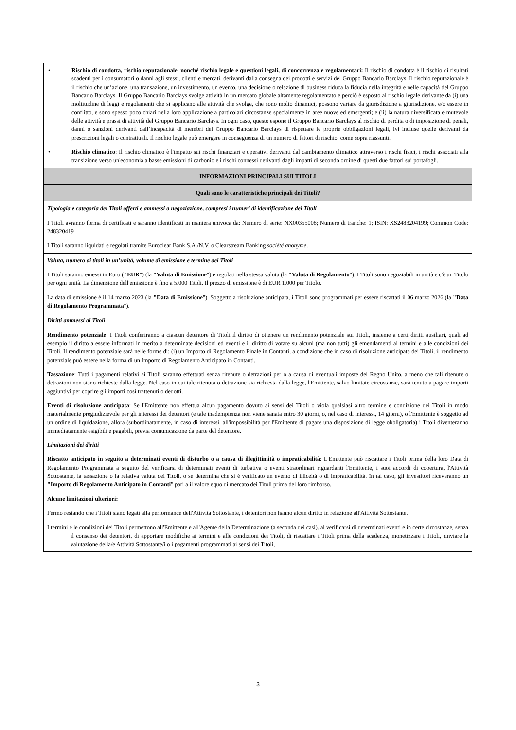| • Rischio di condotta, rischio reputazionale, nonché rischio legale e questioni legali, di concorrenza e regolamentari: Il rischio di condotta è il rischio di risultati scadenti per i consumatori o danni agli stessi, clienti e mercati, derivanti dalla consegna dei prodotti e servizi del Gruppo Bancario Barclays. Il rischio reputazionale è il rischio che un’azione, una transazione, un investimento, un evento, una decisione o relazione di business riduca la fiducia nella integrità e nelle capacità del Gruppo Bancario Barclays. Il Gruppo Bancario Barclays svolge attività in un mercato globale altamente regolamentato e perciò è esposto al rischio legale derivante da (i) una moltitudine di leggi e regolamenti che si applicano alle attività che svolge, che sono molto dinamici, possono variare da giurisdizione a giurisdizione, e/o essere in conflitto, e sono spesso poco chiari nella loro applicazione a particolari circostanze specialmente in aree nuove ed emergenti; e (ii) la natura diversificata e mutevole delle attività e prassi di attività del Gruppo Bancario Barclays. In ogni caso, questo espone il Gruppo Bancario Barclays al rischio di perdita o di imposizione di penali, danni o sanzioni derivanti dall’incapacità di membri del Gruppo Bancario Barclays di rispettare le proprie obbligazioni legali, ivi incluse quelle derivanti da prescrizioni legali o contrattuali. Il rischio legale può emergere in conseguenza di un numero di fattori di rischio, come sopra riassunti. • Rischio climatico : Il rischio climatico è l'impatto sui rischi finanziari e operativi derivanti dal cambiamento climatico attraverso i rischi fisici, i rischi associati alla transizione verso un'economia a basse emissioni di carbonio e i rischi connessi derivanti dagli impatti di secondo ordine di questi due fattori sui portafogli. |
| INFORMAZIONI PRINCIPALI SUI TITOLI |
| Quali sono le caratteristiche principali dei Titoli? |
| Tipologia e categoria dei Titoli offerti e ammessi a negoziazione, compresi i numeri di identificazione dei Titoli I Titoli avranno forma di certificati e saranno identificati in maniera univoca da: Numero di serie: NX00355008; Numero di tranche: 1; ISIN: XS2483204199; Common Code: 248320419 I Titoli saranno liquidati e regolati tramite Euroclear Bank S.A./N.V. o Clearstream Banking société anonyme . |
| Valuta, numero di titoli in un’unità, volume di emissione e termine dei Titoli I Titoli saranno emessi in Euro ( "EUR ") (la "Valuta di Emissione ") e regolati nella stessa valuta (la "Valuta di Regolamento "). I Titoli sono negoziabili in unità e c'è un Titolo per ogni unità. La dimensione dell'emissione è fino a 5.000 Titoli. Il prezzo di emissione è di EUR 1.000 per Titolo. La data di emissione è il 14 marzo 2023 (la "Data di Emissione "). Soggetto a risoluzione anticipata, i Titoli sono programmati per essere riscattati il 06 marzo 2026 (la "Data di Regolamento Programmata "). |
| Diritti ammessi ai Titoli Rendimento potenziale : I Titoli conferiranno a ciascun detentore di Titoli il diritto di ottenere un rendimento potenziale sui Titoli, insieme a certi diritti ausiliari, quali ad esempio il diritto a essere informati in merito a determinate decisioni ed eventi e il diritto di votare su alcuni (ma non tutti) gli emendamenti ai termini e alle condizioni dei Titoli. Il rendimento potenziale sarà nelle forme di: (i) un Importo di Regolamento Finale in Contanti, a condizione che in caso di risoluzione anticipata dei Titoli, il rendimento potenziale può essere nella forma di un Importo di Regolamento Anticipato in Contanti. Tassazione : Tutti i pagamenti relativi ai Titoli saranno effettuati senza ritenute o detrazioni per o a causa di eventuali imposte del Regno Unito, a meno che tali ritenute o detrazioni non siano richieste dalla legge. Nel caso in cui tale ritenuta o detrazione sia richiesta dalla legge, l'Emittente, salvo limitate circostanze, sarà tenuto a pagare importi aggiuntivi per coprire gli importi così trattenuti o dedotti. Eventi di risoluzione anticipata : Se l'Emittente non effettua alcun pagamento dovuto ai sensi dei Titoli o viola qualsiasi altro termine e condizione dei Titoli in modo materialmente pregiudizievole per gli interessi dei detentori (e tale inadempienza non viene sanata entro 30 giorni, o, nel caso di interessi, 14 giorni), o l'Emittente è soggetto ad un ordine di liquidazione, allora (subordinatamente, in caso di interessi, all'impossibilità per l'Emittente di pagare una disposizione di legge obbligatoria) i Titoli diventeranno immediatamente esigibili e pagabili, previa comunicazione da parte del detentore. Limitazioni dei diritti Riscatto anticipato in seguito a determinati eventi di disturbo o a causa di illegittimità o impraticabilità : L'Emittente può riscattare i Titoli prima della loro Data di Regolamento Programmata a seguito del verificarsi di determinati eventi di turbativa o eventi straordinari riguardanti l'Emittente, i suoi accordi di copertura, l'Attività Sottostante, la tassazione o la relativa valuta dei Titoli, o se determina che si è verificato un evento di illiceità o di impraticabilità. In tal caso, gli investitori riceveranno un "Importo di Regolamento Anticipato in Contanti " pari a il valore equo di mercato dei Titoli prima del loro rimborso. Alcune limitazioni ulteriori: Fermo restando che i Titoli siano legati alla performance dell'Attività Sottostante, i detentori non hanno alcun diritto in relazione all'Attività Sottostante. I termini e le condizioni dei Titoli permettono all'Emittente e all'Agente della Determinazione (a seconda dei casi), al verificarsi di determinati eventi e in certe circostanze, senza il consenso dei detentori, di apportare modifiche ai termini e alle condizioni dei Titoli, di riscattare i Titoli prima della scadenza, monetizzare i Titoli, rinviare la valutazione della/e Attività Sottostante/i o i pagamenti programmati ai sensi dei Titoli, |
3